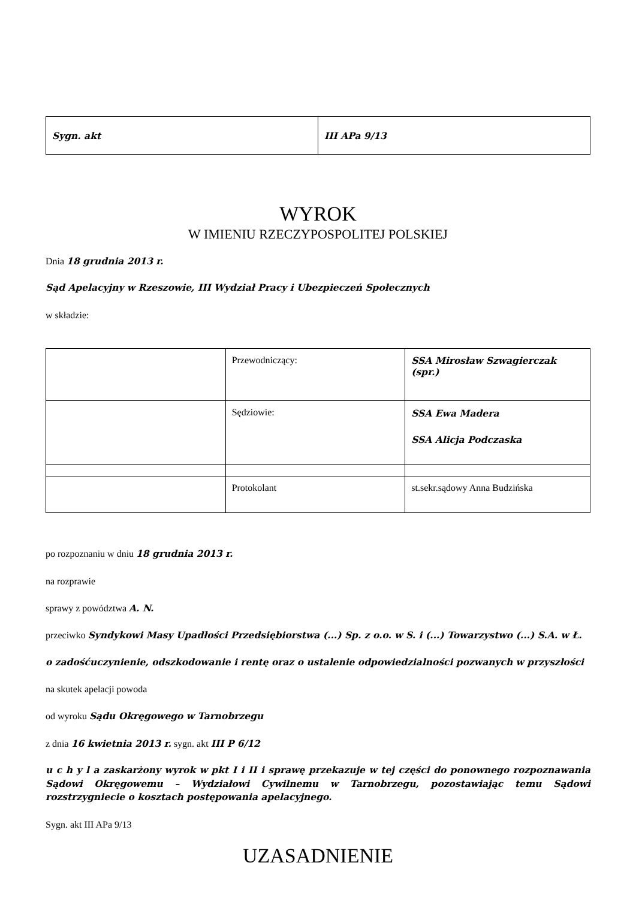| Sygn. akt | III APa 9/13 |
WYROK
W IMIENIU RZECZYPOSPOLITEJ POLSKIEJ
Dnia 18 grudnia 2013 r.
Sąd Apelacyjny w Rzeszowie, III Wydział Pracy i Ubezpieczeń Społecznych
w składzie:
| | Przewodniczący: | SSA Mirosław Szwagierczak (spr.) |
| | Sędziowie: | SSA Ewa Madera SSA Alicja Podczaska |
| | Protokolant | st.sekr.sądowy Anna Budzińska |
po rozpoznaniu w dniu 18 grudnia 2013 r.
na rozprawie
sprawy z powództwa A. N.
przeciwko Syndykowi Masy Upadłości Przedsiębiorstwa (...) Sp. z o.o. w S. i (...) Towarzystwo (...) S.A. w Ł.
o zadośćuczynienie, odszkodowanie i rentę oraz o ustalenie odpowiedzialności pozwanych w przyszłości
na skutek apelacji powoda
od wyroku Sądu Okręgowego w Tarnobrzegu
z dnia 16 kwietnia 2013 r. sygn. akt III P 6/12
u c h y l a zaskarżony wyrok w pkt I i II i sprawę przekazuje w tej części do ponownego rozpoznawania Sądowi Okręgowemu – Wydziałowi Cywilnemu w Tarnobrzegu, pozostawiając temu Sądowi rozstrzygniecie o kosztach postępowania apelacyjnego.
Sygn. akt III APa 9/13
UZASADNIENIE